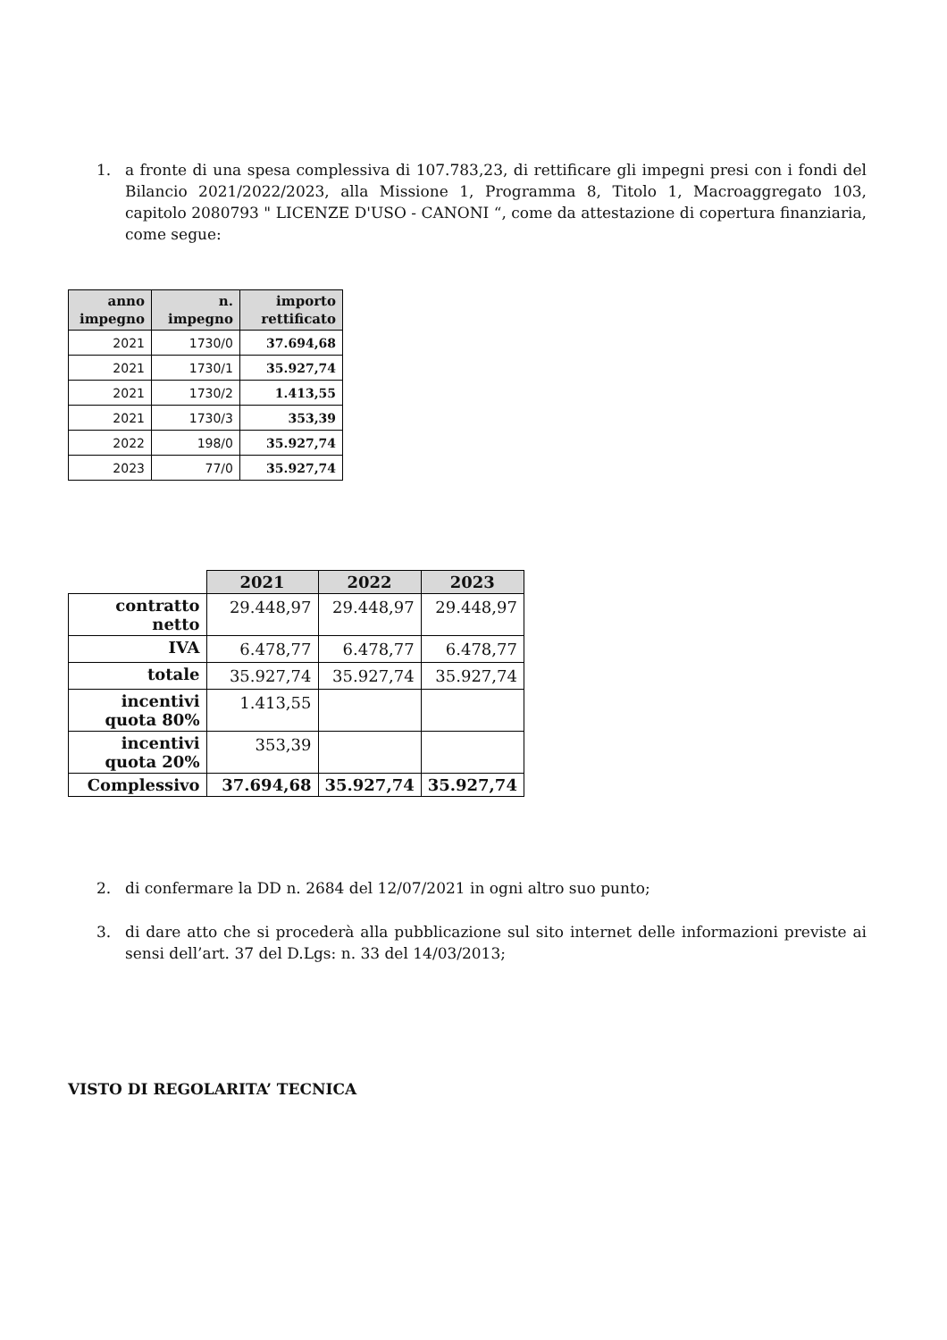1. a fronte di una spesa complessiva di 107.783,23, di rettificare gli impegni presi con i fondi del Bilancio 2021/2022/2023, alla Missione 1, Programma 8, Titolo 1, Macroaggregato 103, capitolo 2080793 " LICENZE D'USO - CANONI “, come da attestazione di copertura finanziaria, come segue:
| anno impegno | n. impegno | importo rettificato |
| --- | --- | --- |
| 2021 | 1730/0 | 37.694,68 |
| 2021 | 1730/1 | 35.927,74 |
| 2021 | 1730/2 | 1.413,55 |
| 2021 | 1730/3 | 353,39 |
| 2022 | 198/0 | 35.927,74 |
| 2023 | 77/0 | 35.927,74 |
| | 2021 | 2022 | 2023 |
| --- | --- | --- | --- |
| contratto netto | 29.448,97 | 29.448,97 | 29.448,97 |
| IVA | 6.478,77 | 6.478,77 | 6.478,77 |
| totale | 35.927,74 | 35.927,74 | 35.927,74 |
| incentivi quota 80% | 1.413,55 | | |
| incentivi quota 20% | 353,39 | | |
| Complessivo | 37.694,68 | 35.927,74 | 35.927,74 |
2. di confermare la DD n. 2684 del 12/07/2021 in ogni altro suo punto;
3. di dare atto che si procederà alla pubblicazione sul sito internet delle informazioni previste ai sensi dell’art. 37 del D.Lgs: n. 33 del 14/03/2013;
VISTO DI REGOLARITA’ TECNICA